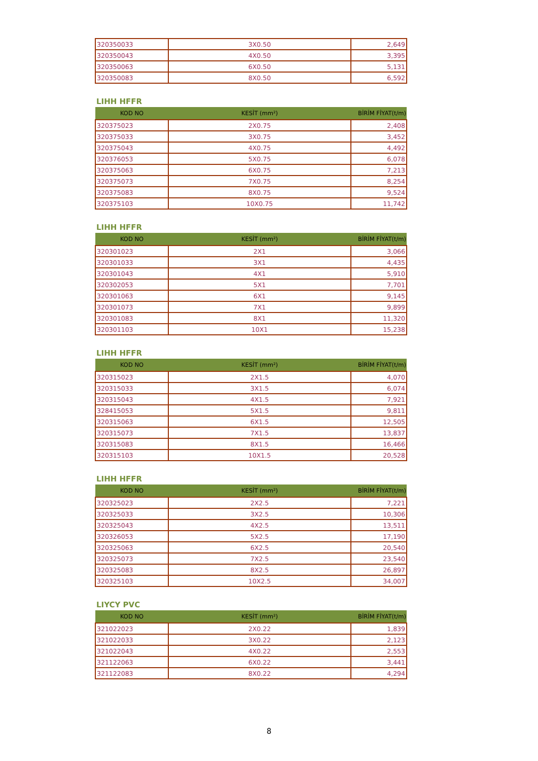| 320350033 | 3X0.50 | 2,649 |
| 320350043 | 4X0.50 | 3,395 |
| 320350063 | 6X0.50 | 5,131 |
| 320350083 | 8X0.50 | 6,592 |
LIHH HFFR
| KOD NO | KESİT (mm²) | BİRİM FİYAT(t/m) |
| --- | --- | --- |
| 320375023 | 2X0.75 | 2,408 |
| 320375033 | 3X0.75 | 3,452 |
| 320375043 | 4X0.75 | 4,492 |
| 320376053 | 5X0.75 | 6,078 |
| 320375063 | 6X0.75 | 7,213 |
| 320375073 | 7X0.75 | 8,254 |
| 320375083 | 8X0.75 | 9,524 |
| 320375103 | 10X0.75 | 11,742 |
LIHH HFFR
| KOD NO | KESİT (mm²) | BİRİM FİYAT(t/m) |
| --- | --- | --- |
| 320301023 | 2X1 | 3,066 |
| 320301033 | 3X1 | 4,435 |
| 320301043 | 4X1 | 5,910 |
| 320302053 | 5X1 | 7,701 |
| 320301063 | 6X1 | 9,145 |
| 320301073 | 7X1 | 9,899 |
| 320301083 | 8X1 | 11,320 |
| 320301103 | 10X1 | 15,238 |
LIHH HFFR
| KOD NO | KESİT (mm²) | BİRİM FİYAT(t/m) |
| --- | --- | --- |
| 320315023 | 2X1.5 | 4,070 |
| 320315033 | 3X1.5 | 6,074 |
| 320315043 | 4X1.5 | 7,921 |
| 328415053 | 5X1.5 | 9,811 |
| 320315063 | 6X1.5 | 12,505 |
| 320315073 | 7X1.5 | 13,837 |
| 320315083 | 8X1.5 | 16,466 |
| 320315103 | 10X1.5 | 20,528 |
LIHH HFFR
| KOD NO | KESİT (mm²) | BİRİM FİYAT(t/m) |
| --- | --- | --- |
| 320325023 | 2X2.5 | 7,221 |
| 320325033 | 3X2.5 | 10,306 |
| 320325043 | 4X2.5 | 13,511 |
| 320326053 | 5X2.5 | 17,190 |
| 320325063 | 6X2.5 | 20,540 |
| 320325073 | 7X2.5 | 23,540 |
| 320325083 | 8X2.5 | 26,897 |
| 320325103 | 10X2.5 | 34,007 |
LIYCY PVC
| KOD NO | KESİT (mm²) | BİRİM FİYAT(t/m) |
| --- | --- | --- |
| 321022023 | 2X0.22 | 1,839 |
| 321022033 | 3X0.22 | 2,123 |
| 321022043 | 4X0.22 | 2,553 |
| 321122063 | 6X0.22 | 3,441 |
| 321122083 | 8X0.22 | 4,294 |
8